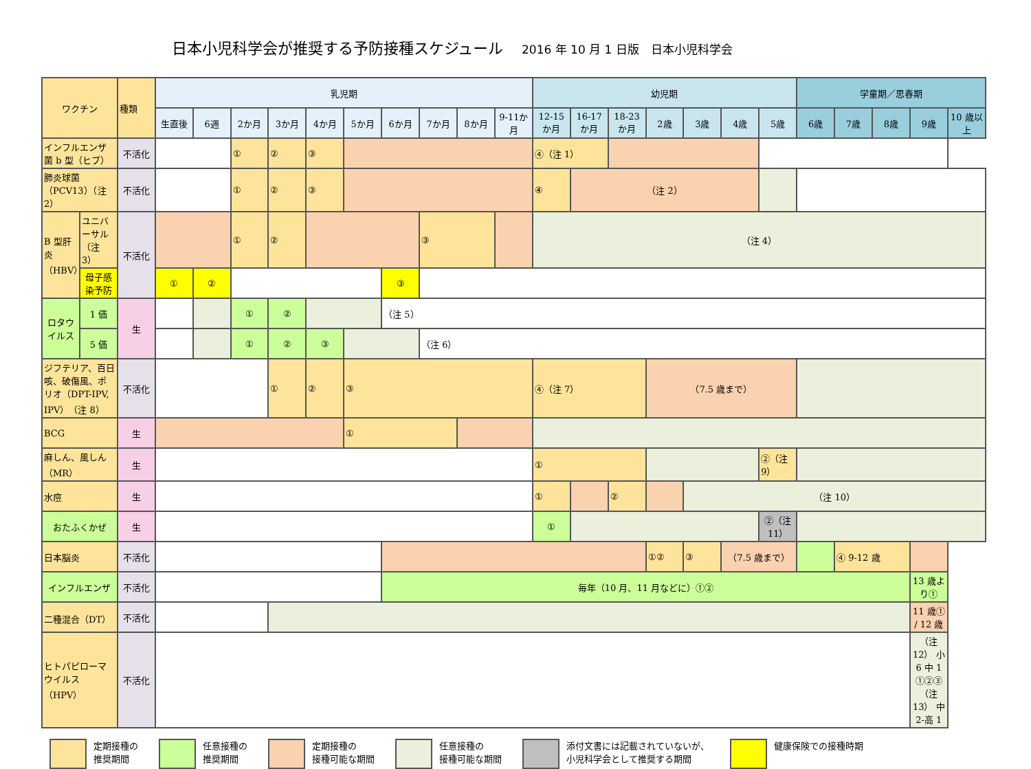日本小児科学会が推奨する予防接種スケジュール 2016 年 10 月 1 日版　日本小児科学会
| ワクチン | | 種類 | 乳児期 | | | | | | | | | | 幼児期 | | | | | | | 学童期／思春期 | | | | |
| | | | 生直後 | 6週 | 2か月 | 3か月 | 4か月 | 5か月 | 6か月 | 7か月 | 8か月 | 9-11か月 | 12-15か月 | 16-17か月 | 18-23か月 | 2歳 | 3歳 | 4歳 | 5歳 | 6歳 | 7歳 | 8歳 | 9歳 | 10 歳以上 |
| インフルエンザ菌 b 型（ヒブ） | | 不活化 | | | ① | ② | ③ | | | | | | ④（注 1） | | | | | | | | | | | |
| 肺炎球菌（PCV13）（注 2） | | 不活化 | | | ① | ② | ③ | | | | | | ④ | （注 2） | | | | | | | | | | |
| B 型肝炎（HBV） | ユニバーサル（注 3） | 不活化 | | | ① | ② | | | | ③ | | | （注 4） | | | | | | | | | | | |
| | 母子感染予防 | | ① | ② | | | | | ③ | | | | | | | | | | | | | | | |
| ロタウイルス | 1 価 | 生 | | | ① | ② | | | （注 5） | | | | | | | | | | | | | | | |
| | 5 価 | | | | ① | ② | ③ | | | （注 6） | | | | | | | | | | | | | | |
| ジフテリア、百日咳、破傷風、ポリオ（DPT-IPV, IPV）（注 8） | | 不活化 | | | | ① | ② | ③ | | | | | ④（注 7） | | | （7.5 歳まで） | | | | | | | | |
| BCG | | 生 | | | | | | ① | | | | | | | | | | | | | | | | |
| 麻しん、風しん（MR） | | 生 | | | | | | | | | | | ① | | | | | | ②（注 9） | | | | | |
| 水痘 | | 生 | | | | | | | | | | | ① | | ② | | （注 10） | | | | | | | |
| おたふくかぜ | | 生 | | | | | | | | | | | ① | | | | | | ②（注 11） | | | | | |
| 日本脳炎 | | 不活化 | | | | | | | | | | | | | | ①② | ③ | （7.5 歳まで） | | | ④ 9-12 歳 | | | |
| インフルエンザ | | 不活化 | | | | | | | 毎年（10 月、11 月などに）①② | | | | | | | | | | | | | | 13 歳より① | |
| 二種混合（DT） | | 不活化 | | | | | | | | | | | | | | | | | | | | | 11 歳① / 12 歳 | |
| ヒトパピローマウイルス（HPV） | | 不活化 | | | | | | | | | | | | | | | | | | | | | （注 12） 小 6 中 1 ①②③（注 13） 中 2-高 1 | |
定期接種の
推奨期間
任意接種の
推奨期間
定期接種の
接種可能な期間
任意接種の
接種可能な期間
添付文書には記載されていないが、
小児科学会として推奨する期間
健康保険での接種時期